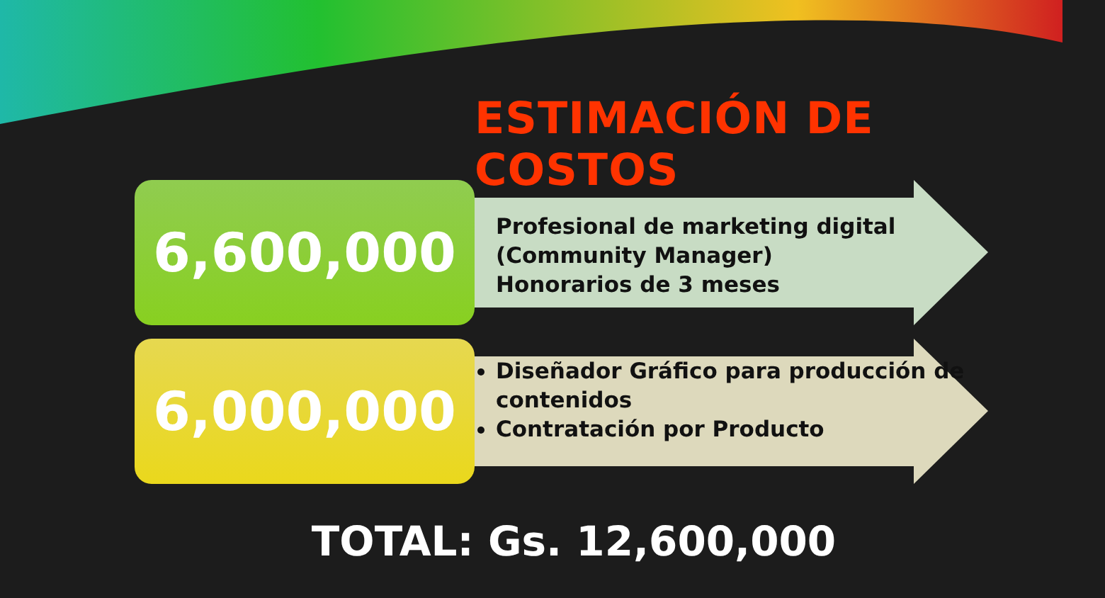ESTIMACIÓN DE COSTOS
6,600,000
Profesional de marketing digital (Community Manager)
Honorarios de 3 meses
6,000,000
Diseñador Gráfico para producción de contenidos
Contratación por Producto
TOTAL: Gs. 12,600,000